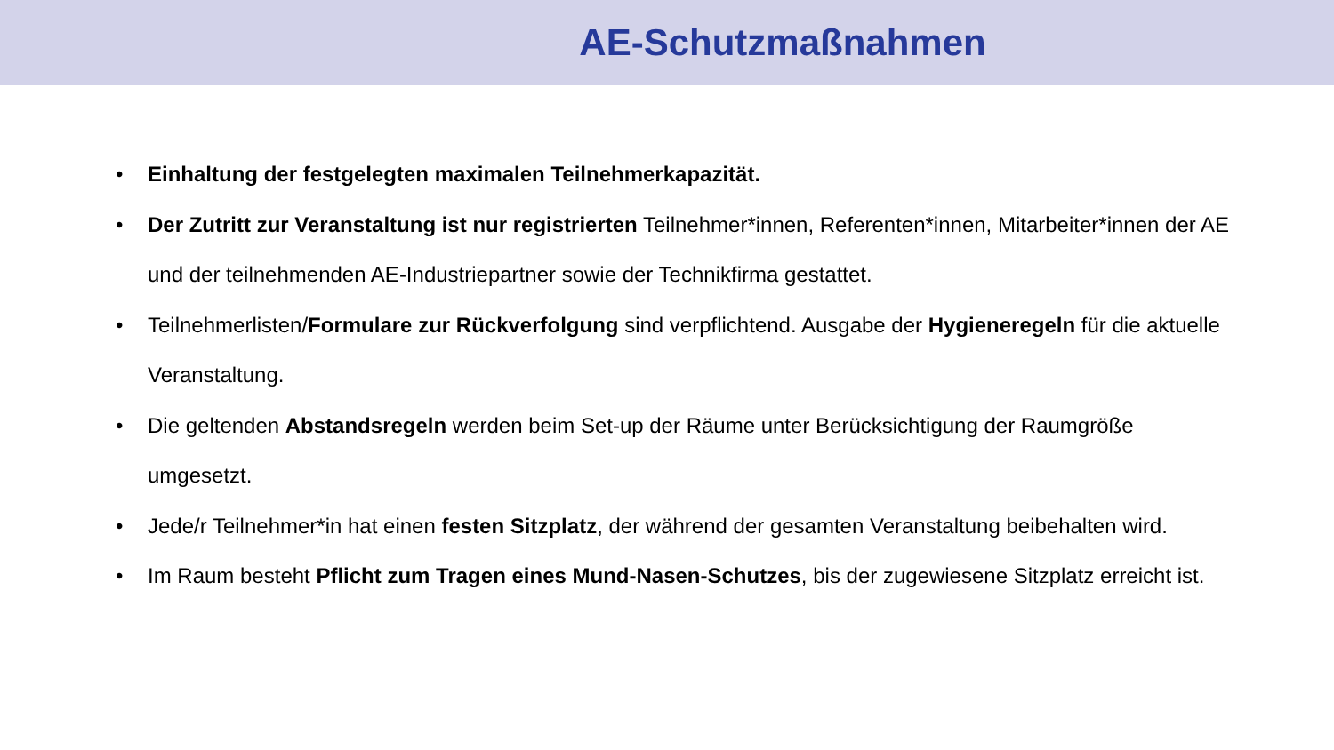AE-Schutzmaßnahmen
• Einhaltung der festgelegten maximalen Teilnehmerkapazität.
• Der Zutritt zur Veranstaltung ist nur registrierten Teilnehmer*innen, Referenten*innen, Mitarbeiter*innen der AE und der teilnehmenden AE-Industriepartner sowie der Technikfirma gestattet.
• Teilnehmerlisten/Formulare zur Rückverfolgung sind verpflichtend. Ausgabe der Hygieneregeln für die aktuelle Veranstaltung.
• Die geltenden Abstandsregeln werden beim Set-up der Räume unter Berücksichtigung der Raumgröße umgesetzt.
• Jede/r Teilnehmer*in hat einen festen Sitzplatz, der während der gesamten Veranstaltung beibehalten wird.
• Im Raum besteht Pflicht zum Tragen eines Mund-Nasen-Schutzes, bis der zugewiesene Sitzplatz erreicht ist.